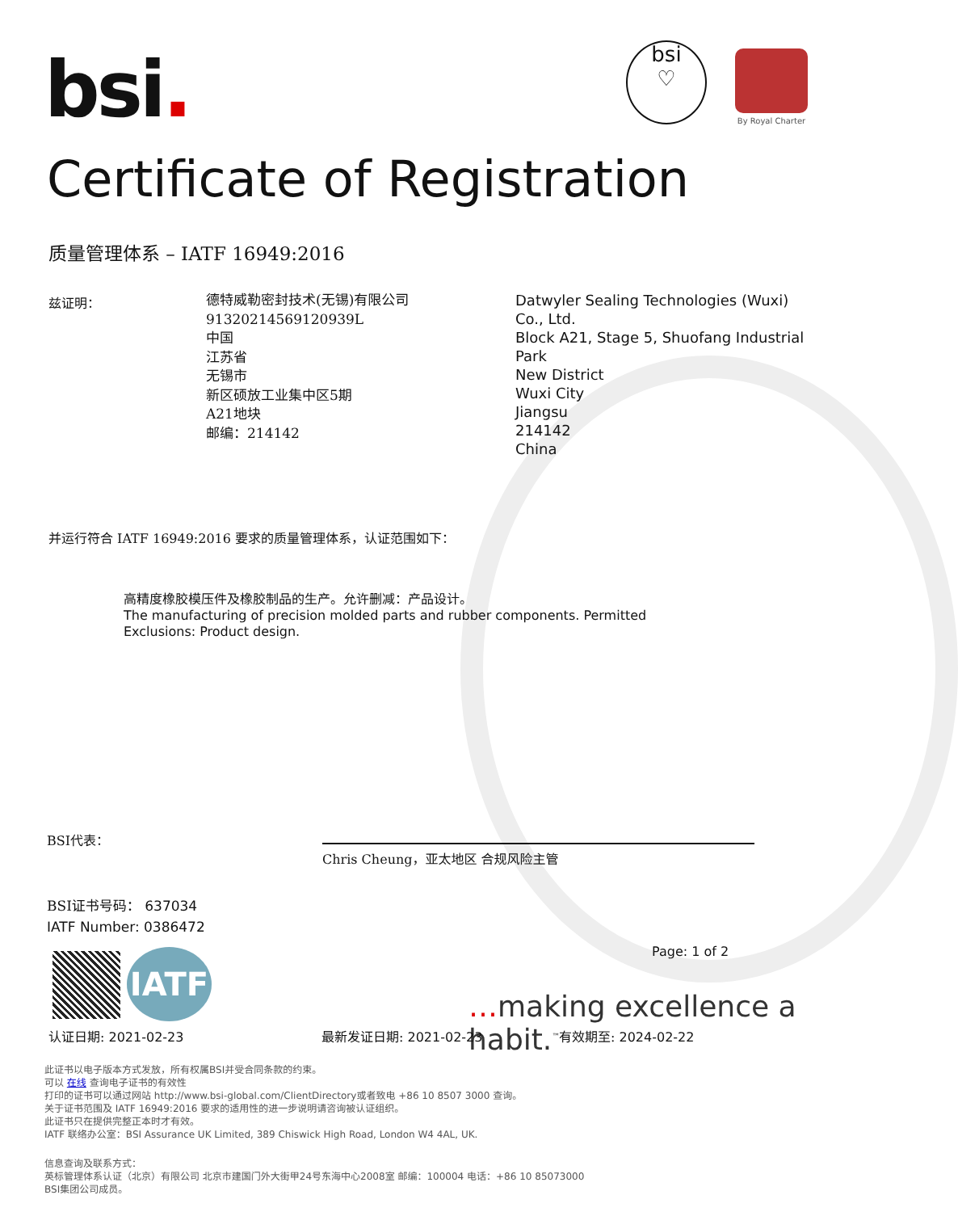bsi.
bsi
♡
By Royal Charter
Certificate of Registration
质量管理体系 – IATF 16949:2016
兹证明：
德特威勒密封技术(无锡)有限公司
91320214569120939L
中国
江苏省
无锡市
新区硕放工业集中区5期
A21地块
邮编：214142
Datwyler Sealing Technologies (Wuxi) Co., Ltd.
Block A21, Stage 5, Shuofang Industrial Park
New District
Wuxi City
Jiangsu
214142
China
并运行符合 IATF 16949:2016 要求的质量管理体系，认证范围如下：
高精度橡胶模压件及橡胶制品的生产。允许删减：产品设计。
The manufacturing of precision molded parts and rubber components. Permitted Exclusions: Product design.
BSI代表：
Chris Cheung，亚太地区 合规风险主管
BSI证书号码： 637034
IATF Number: 0386472
IATF Page: 1 of 2
…making excellence a habit.<sup>™</sup>
认证日期: 2021-02-23 最新发证日期: 2021-02-23 有效期至: 2024-02-22
此证书以电子版本方式发放，所有权属BSI并受合同条款的约束。
可以 在线 查询电子证书的有效性
打印的证书可以通过网站 http://www.bsi-global.com/ClientDirectory或者致电 +86 10 8507 3000 查询。
关于证书范围及 IATF 16949:2016 要求的适用性的进一步说明请咨询被认证组织。
此证书只在提供完整正本时才有效。
IATF 联络办公室：BSI Assurance UK Limited, 389 Chiswick High Road, London W4 4AL, UK.
信息查询及联系方式：
英标管理体系认证（北京）有限公司 北京市建国门外大街甲24号东海中心2008室 邮编：100004 电话：+86 10 85073000
BSI集团公司成员。